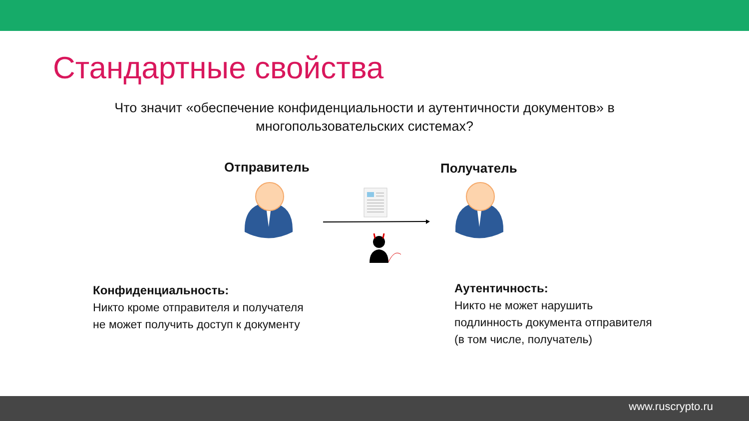Стандартные свойства
Что значит «обеспечение конфиденциальности и аутентичности документов» в многопользовательских системах?
Отправитель Получатель
Конфиденциальность:
Никто кроме отправителя и получателя
не может получить доступ к документу
Аутентичность:
Никто не может нарушить
подлинность документа отправителя
(в том числе, получатель)
www.ruscrypto.ru